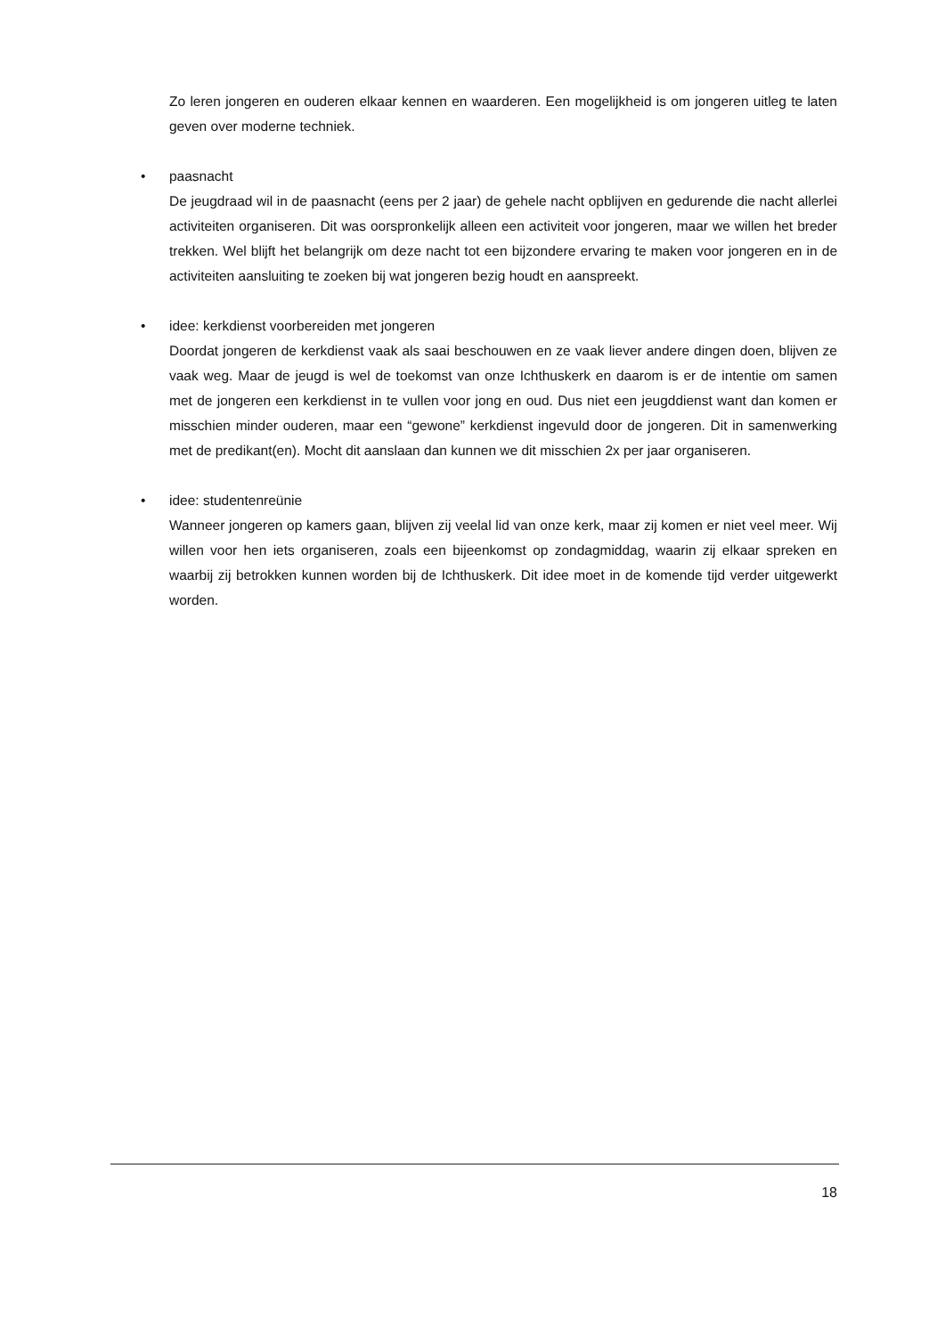Zo leren jongeren en ouderen elkaar kennen en waarderen. Een mogelijkheid is om jongeren uitleg te laten geven over moderne techniek.
•
paasnacht
De jeugdraad wil in de paasnacht (eens per 2 jaar) de gehele nacht opblijven en gedurende die nacht allerlei activiteiten organiseren. Dit was oorspronkelijk alleen een activiteit voor jongeren, maar we willen het breder trekken. Wel blijft het belangrijk om deze nacht tot een bijzondere ervaring te maken voor jongeren en in de activiteiten aansluiting te zoeken bij wat jongeren bezig houdt en aanspreekt.
•
idee: kerkdienst voorbereiden met jongeren
Doordat jongeren de kerkdienst vaak als saai beschouwen en ze vaak liever andere dingen doen, blijven ze vaak weg. Maar de jeugd is wel de toekomst van onze Ichthuskerk en daarom is er de intentie om samen met de jongeren een kerkdienst in te vullen voor jong en oud. Dus niet een jeugddienst want dan komen er misschien minder ouderen, maar een “gewone” kerkdienst ingevuld door de jongeren. Dit in samenwerking met de predikant(en). Mocht dit aanslaan dan kunnen we dit misschien 2x per jaar organiseren.
•
idee: studentenreünie
Wanneer jongeren op kamers gaan, blijven zij veelal lid van onze kerk, maar zij komen er niet veel meer. Wij willen voor hen iets organiseren, zoals een bijeenkomst op zondagmiddag, waarin zij elkaar spreken en waarbij zij betrokken kunnen worden bij de Ichthuskerk. Dit idee moet in de komende tijd verder uitgewerkt worden.
18